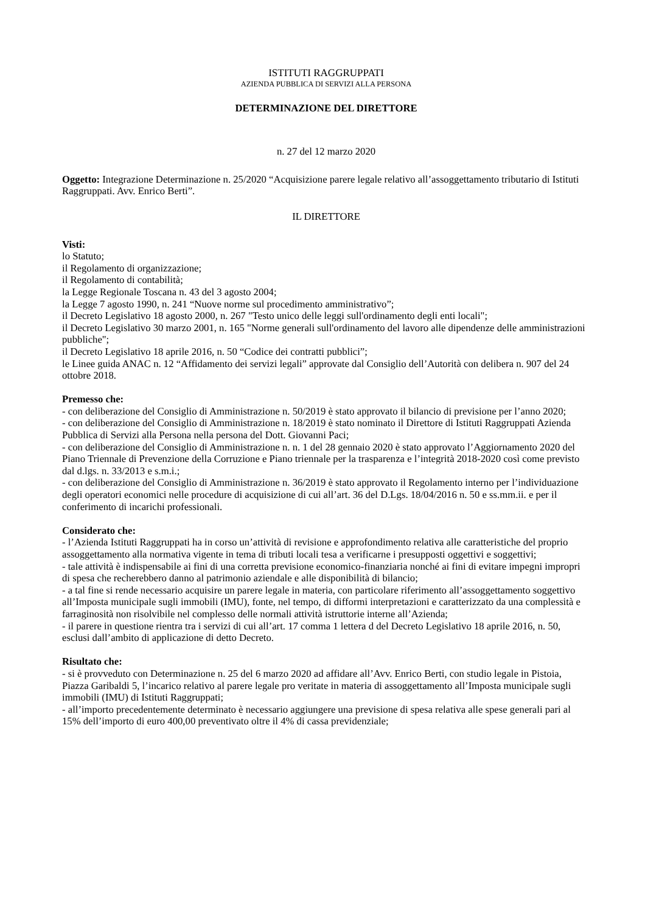ISTITUTI RAGGRUPPATI
AZIENDA PUBBLICA DI SERVIZI ALLA PERSONA
DETERMINAZIONE DEL DIRETTORE
n. 27 del 12 marzo 2020
Oggetto: Integrazione Determinazione n. 25/2020 “Acquisizione parere legale relativo all’assoggettamento tributario di Istituti Raggruppati. Avv. Enrico Berti”.
IL DIRETTORE
Visti:
lo Statuto;
il Regolamento di organizzazione;
il Regolamento di contabilità;
la Legge Regionale Toscana n. 43 del 3 agosto 2004;
la Legge 7 agosto 1990, n. 241 “Nuove norme sul procedimento amministrativo”;
il Decreto Legislativo 18 agosto 2000, n. 267 "Testo unico delle leggi sull'ordinamento degli enti locali";
il Decreto Legislativo 30 marzo 2001, n. 165 "Norme generali sull'ordinamento del lavoro alle dipendenze delle amministrazioni pubbliche";
il Decreto Legislativo 18 aprile 2016, n. 50 “Codice dei contratti pubblici”;
le Linee guida ANAC n. 12 “Affidamento dei servizi legali” approvate dal Consiglio dell’Autorità con delibera n. 907 del 24 ottobre 2018.
Premesso che:
- con deliberazione del Consiglio di Amministrazione n. 50/2019 è stato approvato il bilancio di previsione per l’anno 2020;
- con deliberazione del Consiglio di Amministrazione n. 18/2019 è stato nominato il Direttore di Istituti Raggruppati Azienda Pubblica di Servizi alla Persona nella persona del Dott. Giovanni Paci;
- con deliberazione del Consiglio di Amministrazione n. n. 1 del 28 gennaio 2020 è stato approvato l’Aggiornamento 2020 del Piano Triennale di Prevenzione della Corruzione e Piano triennale per la trasparenza e l’integrità 2018-2020 così come previsto dal d.lgs. n. 33/2013 e s.m.i.;
- con deliberazione del Consiglio di Amministrazione n. 36/2019 è stato approvato il Regolamento interno per l’individuazione degli operatori economici nelle procedure di acquisizione di cui all’art. 36 del D.Lgs. 18/04/2016 n. 50 e ss.mm.ii. e per il conferimento di incarichi professionali.
Considerato che:
- l’Azienda Istituti Raggruppati ha in corso un’attività di revisione e approfondimento relativa alle caratteristiche del proprio assoggettamento alla normativa vigente in tema di tributi locali tesa a verificarne i presupposti oggettivi e soggettivi;
- tale attività è indispensabile ai fini di una corretta previsione economico-finanziaria nonché ai fini di evitare impegni impropri di spesa che recherebbero danno al patrimonio aziendale e alle disponibilità di bilancio;
- a tal fine si rende necessario acquisire un parere legale in materia, con particolare riferimento all’assoggettamento soggettivo all’Imposta municipale sugli immobili (IMU), fonte, nel tempo, di difformi interpretazioni e caratterizzato da una complessità e farraginosità non risolvibile nel complesso delle normali attività istruttorie interne all’Azienda;
- il parere in questione rientra tra i servizi di cui all’art. 17 comma 1 lettera d del Decreto Legislativo 18 aprile 2016, n. 50, esclusi dall’ambito di applicazione di detto Decreto.
Risultato che:
- si è provveduto con Determinazione n. 25 del 6 marzo 2020 ad affidare all’Avv. Enrico Berti, con studio legale in Pistoia, Piazza Garibaldi 5, l’incarico relativo al parere legale pro veritate in materia di assoggettamento all’Imposta municipale sugli immobili (IMU) di Istituti Raggruppati;
- all’importo precedentemente determinato è necessario aggiungere una previsione di spesa relativa alle spese generali pari al 15% dell’importo di euro 400,00 preventivato oltre il 4% di cassa previdenziale;